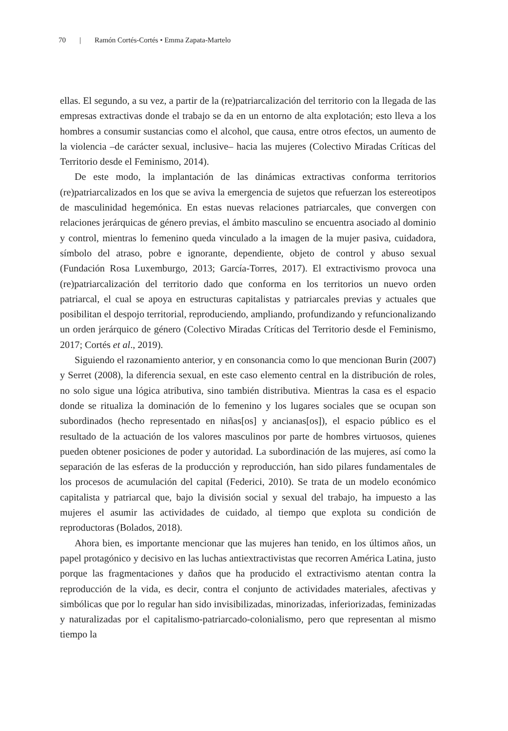70 | Ramón Cortés-Cortés • Emma Zapata-Martelo
ellas. El segundo, a su vez, a partir de la (re)patriarcalización del territorio con la llegada de las empresas extractivas donde el trabajo se da en un entorno de alta explotación; esto lleva a los hombres a consumir sustancias como el alcohol, que causa, entre otros efectos, un aumento de la violencia –de carácter sexual, inclusive– hacia las mujeres (Colectivo Miradas Críticas del Territorio desde el Feminismo, 2014).
De este modo, la implantación de las dinámicas extractivas conforma territorios (re)patriarcalizados en los que se aviva la emergencia de sujetos que refuerzan los estereotipos de masculinidad hegemónica. En estas nuevas relaciones patriarcales, que convergen con relaciones jerárquicas de género previas, el ámbito masculino se encuentra asociado al dominio y control, mientras lo femenino queda vinculado a la imagen de la mujer pasiva, cuidadora, símbolo del atraso, pobre e ignorante, dependiente, objeto de control y abuso sexual (Fundación Rosa Luxemburgo, 2013; García-Torres, 2017). El extractivismo provoca una (re)patriarcalización del territorio dado que conforma en los territorios un nuevo orden patriarcal, el cual se apoya en estructuras capitalistas y patriarcales previas y actuales que posibilitan el despojo territorial, reproduciendo, ampliando, profundizando y refuncionalizando un orden jerárquico de género (Colectivo Miradas Críticas del Territorio desde el Feminismo, 2017; Cortés et al., 2019).
Siguiendo el razonamiento anterior, y en consonancia como lo que mencionan Burin (2007) y Serret (2008), la diferencia sexual, en este caso elemento central en la distribución de roles, no solo sigue una lógica atributiva, sino también distributiva. Mientras la casa es el espacio donde se ritualiza la dominación de lo femenino y los lugares sociales que se ocupan son subordinados (hecho representado en niñas[os] y ancianas[os]), el espacio público es el resultado de la actuación de los valores masculinos por parte de hombres virtuosos, quienes pueden obtener posiciones de poder y autoridad. La subordinación de las mujeres, así como la separación de las esferas de la producción y reproducción, han sido pilares fundamentales de los procesos de acumulación del capital (Federici, 2010). Se trata de un modelo económico capitalista y patriarcal que, bajo la división social y sexual del trabajo, ha impuesto a las mujeres el asumir las actividades de cuidado, al tiempo que explota su condición de reproductoras (Bolados, 2018).
Ahora bien, es importante mencionar que las mujeres han tenido, en los últimos años, un papel protagónico y decisivo en las luchas antiextractivistas que recorren América Latina, justo porque las fragmentaciones y daños que ha producido el extractivismo atentan contra la reproducción de la vida, es decir, contra el conjunto de actividades materiales, afectivas y simbólicas que por lo regular han sido invisibilizadas, minorizadas, inferiorizadas, feminizadas y naturalizadas por el capitalismo-patriarcado-colonialismo, pero que representan al mismo tiempo la